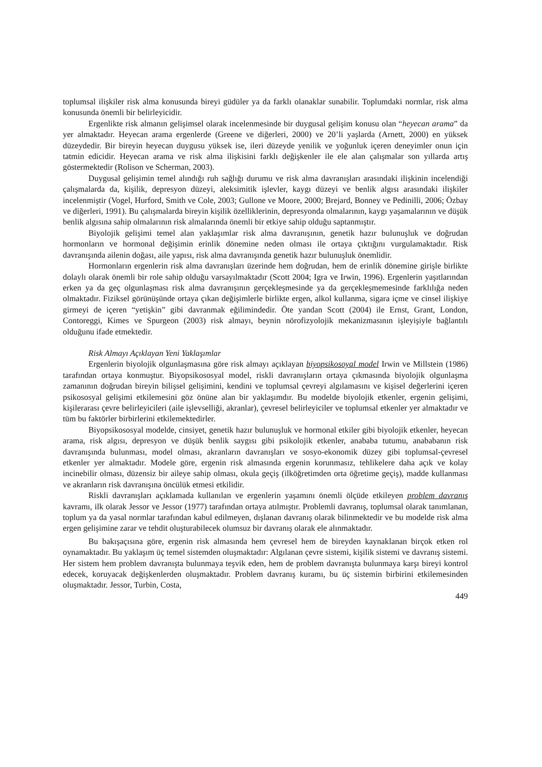toplumsal ilişkiler risk alma konusunda bireyi güdüler ya da farklı olanaklar sunabilir. Toplumdaki normlar, risk alma konusunda önemli bir belirleyicidir.
Ergenlikte risk almanın gelişimsel olarak incelenmesinde bir duygusal gelişim konusu olan “heyecan arama” da yer almaktadır. Heyecan arama ergenlerde (Greene ve diğerleri, 2000) ve 20’li yaşlarda (Arnett, 2000) en yüksek düzeydedir. Bir bireyin heyecan duygusu yüksek ise, ileri düzeyde yenilik ve yoğunluk içeren deneyimler onun için tatmin edicidir. Heyecan arama ve risk alma ilişkisini farklı değişkenler ile ele alan çalışmalar son yıllarda artış göstermektedir (Rolison ve Scherman, 2003).
Duygusal gelişimin temel alındığı ruh sağlığı durumu ve risk alma davranışları arasındaki ilişkinin incelendiği çalışmalarda da, kişilik, depresyon düzeyi, aleksimitik işlevler, kaygı düzeyi ve benlik algısı arasındaki ilişkiler incelenmiştir (Vogel, Hurford, Smith ve Cole, 2003; Gullone ve Moore, 2000; Brejard, Bonney ve Pedinilli, 2006; Özbay ve diğerleri, 1991). Bu çalışmalarda bireyin kişilik özelliklerinin, depresyonda olmalarının, kaygı yaşamalarının ve düşük benlik algısına sahip olmalarının risk almalarında önemli bir etkiye sahip olduğu saptanmıştır.
Biyolojik gelişimi temel alan yaklaşımlar risk alma davranışının, genetik hazır bulunuşluk ve doğrudan hormonların ve hormonal değişimin erinlik dönemine neden olması ile ortaya çıktığını vurgulamaktadır. Risk davranışında ailenin doğası, aile yapısı, risk alma davranışında genetik hazır bulunuşluk önemlidir.
Hormonların ergenlerin risk alma davranışları üzerinde hem doğrudan, hem de erinlik dönemine girişle birlikte dolaylı olarak önemli bir role sahip olduğu varsayılmaktadır (Scott 2004; Igra ve Irwin, 1996). Ergenlerin yaşıtlarından erken ya da geç olgunlaşması risk alma davranışının gerçekleşmesinde ya da gerçekleşmemesinde farklılığa neden olmaktadır. Fiziksel görünüşünde ortaya çıkan değişimlerle birlikte ergen, alkol kullanma, sigara içme ve cinsel ilişkiye girmeyi de içeren “yetişkin” gibi davranmak eğilimindedir. Öte yandan Scott (2004) ile Ernst, Grant, London, Contoreggi, Kimes ve Spurgeon (2003) risk almayı, beynin nörofizyolojik mekanizmasının işleyişiyle bağlantılı olduğunu ifade etmektedir.
Risk Almayı Açıklayan Yeni Yaklaşımlar
Ergenlerin biyolojik olgunlaşmasına göre risk almayı açıklayan biyopsikosoyal model Irwin ve Millstein (1986) tarafından ortaya konmuştur. Biyopsikososyal model, riskli davranışların ortaya çıkmasında biyolojik olgunlaşma zamanının doğrudan bireyin bilişsel gelişimini, kendini ve toplumsal çevreyi algılamasını ve kişisel değerlerini içeren psikososyal gelişimi etkilemesini göz önüne alan bir yaklaşımdır. Bu modelde biyolojik etkenler, ergenin gelişimi, kişilerarası çevre belirleyicileri (aile işlevselliği, akranlar), çevresel belirleyiciler ve toplumsal etkenler yer almaktadır ve tüm bu faktörler birbirlerini etkilemektedirler.
Biyopsikososyal modelde, cinsiyet, genetik hazır bulunuşluk ve hormonal etkiler gibi biyolojik etkenler, heyecan arama, risk algısı, depresyon ve düşük benlik saygısı gibi psikolojik etkenler, anababa tutumu, anababanın risk davranışında bulunması, model olması, akranların davranışları ve sosyo-ekonomik düzey gibi toplumsal-çevresel etkenler yer almaktadır. Modele göre, ergenin risk almasında ergenin korunmasız, tehlikelere daha açık ve kolay incinebilir olması, düzensiz bir aileye sahip olması, okula geçiş (ilköğretimden orta öğretime geçiş), madde kullanması ve akranların risk davranışına öncülük etmesi etkilidir.
Riskli davranışları açıklamada kullanılan ve ergenlerin yaşamını önemli ölçüde etkileyen problem davranış kavramı, ilk olarak Jessor ve Jessor (1977) tarafından ortaya atılmıştır. Problemli davranış, toplumsal olarak tanımlanan, toplum ya da yasal normlar tarafından kabul edilmeyen, dışlanan davranış olarak bilinmektedir ve bu modelde risk alma ergen gelişimine zarar ve tehdit oluşturabilecek olumsuz bir davranış olarak ele alınmaktadır.
Bu bakışaçısına göre, ergenin risk almasında hem çevresel hem de bireyden kaynaklanan birçok etken rol oynamaktadır. Bu yaklaşım üç temel sistemden oluşmaktadır: Algılanan çevre sistemi, kişilik sistemi ve davranış sistemi. Her sistem hem problem davranışta bulunmaya teşvik eden, hem de problem davranışta bulunmaya karşı bireyi kontrol edecek, koruyacak değişkenlerden oluşmaktadır. Problem davranış kuramı, bu üç sistemin birbirini etkilemesinden oluşmaktadır. Jessor, Turbin, Costa,
449